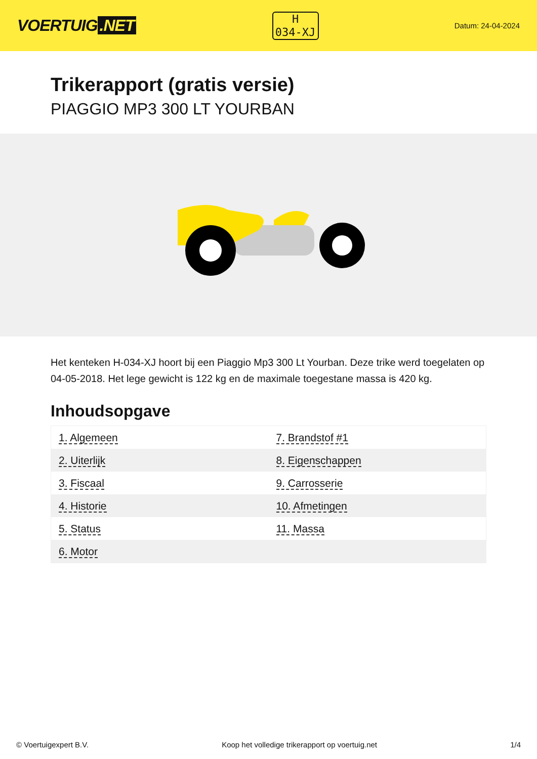VOERTUIG.NET
H
034-XJ
Datum: 24-04-2024
Trikerapport (gratis versie)
PIAGGIO MP3 300 LT YOURBAN
Het kenteken H-034-XJ hoort bij een Piaggio Mp3 300 Lt Yourban. Deze trike werd toegelaten op 04-05-2018. Het lege gewicht is 122 kg en de maximale toegestane massa is 420 kg.
Inhoudsopgave
| 1. Algemeen | 7. Brandstof #1 |
| 2. Uiterlijk | 8. Eigenschappen |
| 3. Fiscaal | 9. Carrosserie |
| 4. Historie | 10. Afmetingen |
| 5. Status | 11. Massa |
| 6. Motor | |
© Voertuigexpert B.V. Koop het volledige trikerapport op voertuig.net 1/4